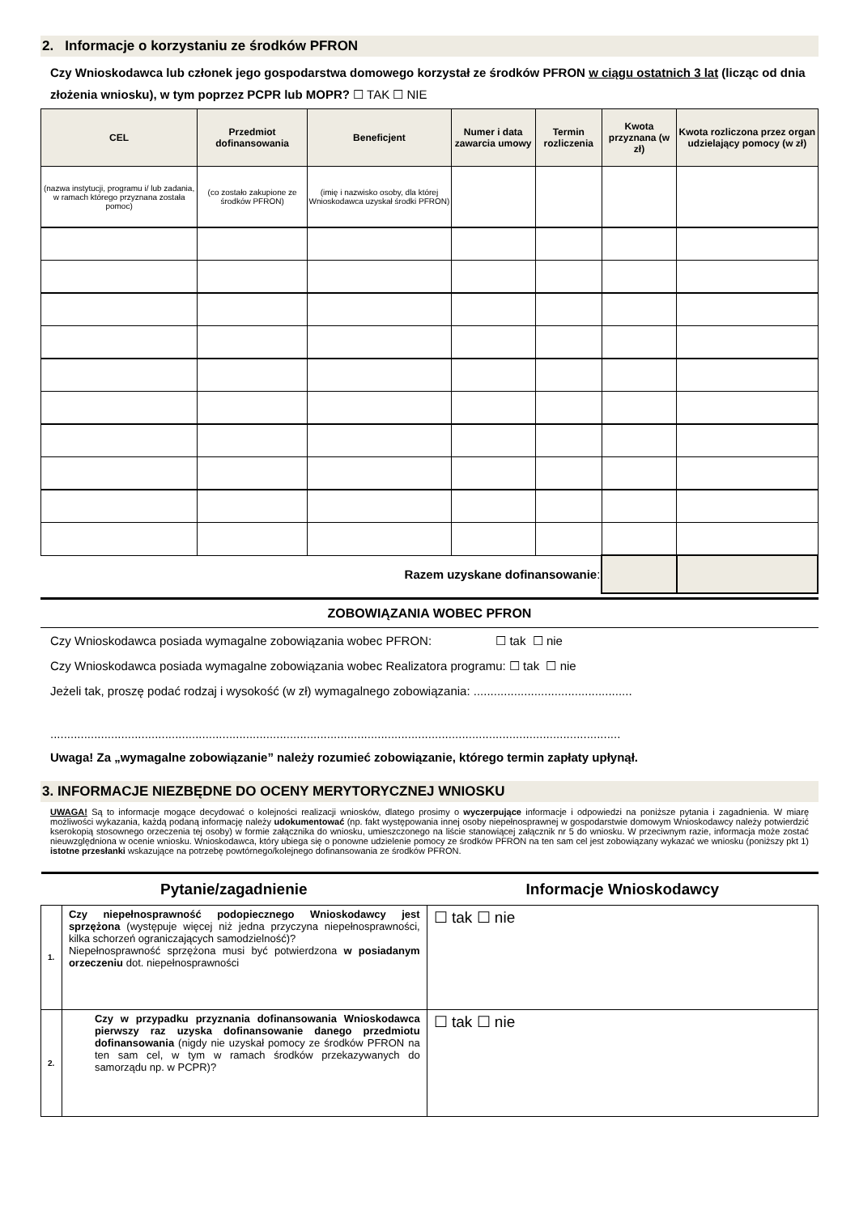2. Informacje o korzystaniu ze środków PFRON
Czy Wnioskodawca lub członek jego gospodarstwa domowego korzystał ze środków PFRON w ciągu ostatnich 3 lat (licząc od dnia złożenia wniosku), w tym poprzez PCPR lub MOPR? ☐ TAK ☐ NIE
| CEL | Przedmiot dofinansowania | Beneficjent | Numer i data zawarcia umowy | Termin rozliczenia | Kwota przyznana (w zł) | Kwota rozliczona przez organ udzielający pomocy (w zł) |
| --- | --- | --- | --- | --- | --- | --- |
| (nazwa instytucji, programu i/ lub zadania, w ramach którego przyznana została pomoc) | (co zostało zakupione ze środków PFRON) | (imię i nazwisko osoby, dla której Wnioskodawca uzyskał środki PFRON) | | | | |
| Razem uzyskane dofinansowanie : | | | | | | |
ZOBOWIĄZANIA WOBEC PFRON
Czy Wnioskodawca posiada wymagalne zobowiązania wobec PFRON: ☐ tak ☐ nie
Czy Wnioskodawca posiada wymagalne zobowiązania wobec Realizatora programu: ☐ tak ☐ nie
Jeżeli tak, proszę podać rodzaj i wysokość (w zł) wymagalnego zobowiązania: ...............................................
.........................................................................................................................................................................
Uwaga! Za „wymagalne zobowiązanie” należy rozumieć zobowiązanie, którego termin zapłaty upłynął.
3. INFORMACJE NIEZBĘDNE DO OCENY MERYTORYCZNEJ WNIOSKU
UWAGA! Są to informacje mogące decydować o kolejności realizacji wniosków, dlatego prosimy o wyczerpujące informacje i odpowiedzi na poniższe pytania i zagadnienia. W miarę możliwości wykazania, każdą podaną informację należy udokumentować (np. fakt występowania innej osoby niepełnosprawnej w gospodarstwie domowym Wnioskodawcy należy potwierdzić kserokopią stosownego orzeczenia tej osoby) w formie załącznika do wniosku, umieszczonego na liście stanowiącej załącznik nr 5 do wniosku. W przeciwnym razie, informacja może zostać nieuwzględniona w ocenie wniosku. Wnioskodawca, który ubiega się o ponowne udzielenie pomocy ze środków PFRON na ten sam cel jest zobowiązany wykazać we wniosku (poniższy pkt 1) istotne przesłanki wskazujące na potrzebę powtórnego/kolejnego dofinansowania ze środków PFRON.
| Pytanie/zagadnienie | | Informacje Wnioskodawcy |
| --- | --- | --- |
| 1. | Czy niepełnosprawność podopiecznego Wnioskodawcy jest sprzężona (występuje więcej niż jedna przyczyna niepełnosprawności, kilka schorzeń ograniczających samodzielność)? Niepełnosprawność sprzężona musi być potwierdzona w posiadanym orzeczeniu dot. niepełnosprawności | ☐ tak ☐ nie |
| 2. | Czy w przypadku przyznania dofinansowania Wnioskodawca pierwszy raz uzyska dofinansowanie danego przedmiotu dofinansowania (nigdy nie uzyskał pomocy ze środków PFRON na ten sam cel, w tym w ramach środków przekazywanych do samorządu np. w PCPR)? | ☐ tak ☐ nie |